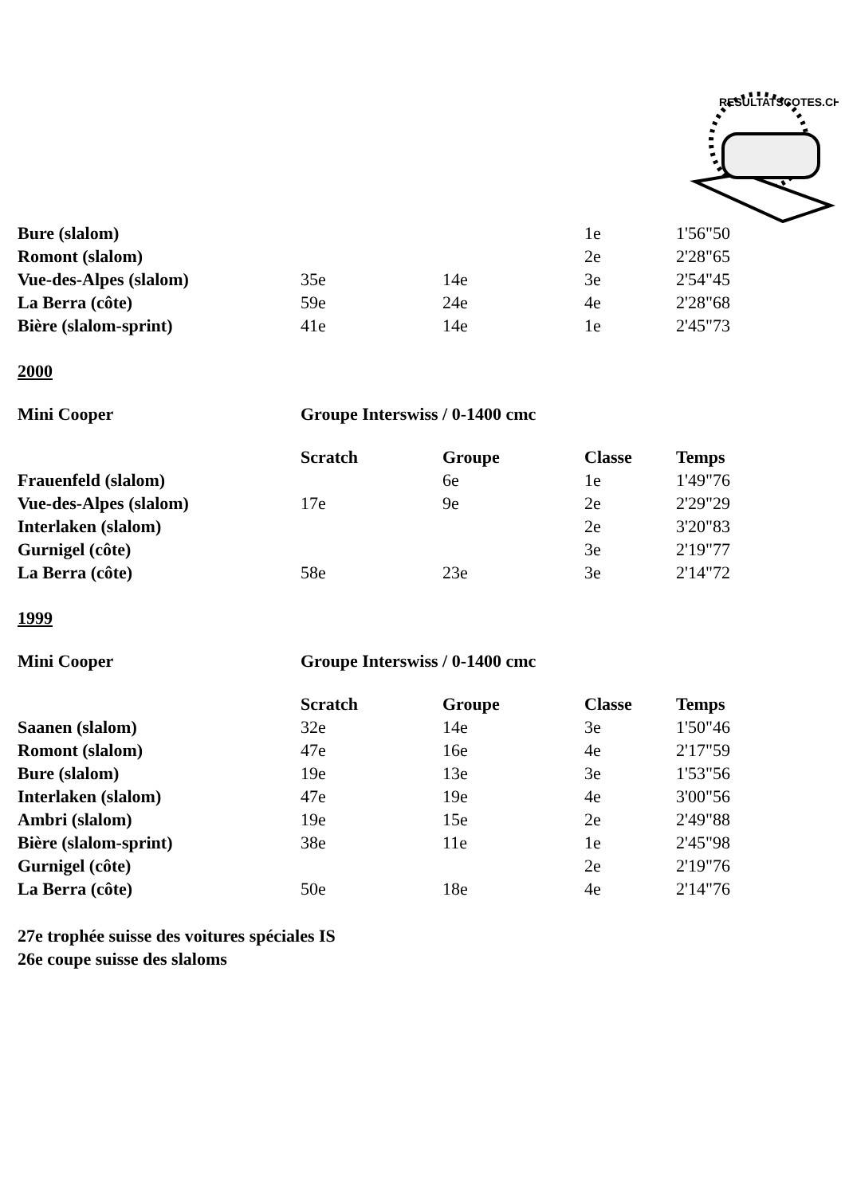RESULTATSCOTES.CH
| Bure (slalom) | | | 1e | 1'56"50 |
| Romont (slalom) | | | 2e | 2'28"65 |
| Vue-des-Alpes (slalom) | 35e | 14e | 3e | 2'54"45 |
| La Berra (côte) | 59e | 24e | 4e | 2'28"68 |
| Bière (slalom-sprint) | 41e | 14e | 1e | 2'45"73 |
2000
Mini Cooper Groupe Interswiss / 0-1400 cmc
| | Scratch | Groupe | Classe | Temps |
| --- | --- | --- | --- | --- |
| Frauenfeld (slalom) | | 6e | 1e | 1'49"76 |
| Vue-des-Alpes (slalom) | 17e | 9e | 2e | 2'29"29 |
| Interlaken (slalom) | | | 2e | 3'20"83 |
| Gurnigel (côte) | | | 3e | 2'19"77 |
| La Berra (côte) | 58e | 23e | 3e | 2'14"72 |
1999
Mini Cooper Groupe Interswiss / 0-1400 cmc
| | Scratch | Groupe | Classe | Temps |
| --- | --- | --- | --- | --- |
| Saanen (slalom) | 32e | 14e | 3e | 1'50"46 |
| Romont (slalom) | 47e | 16e | 4e | 2'17"59 |
| Bure (slalom) | 19e | 13e | 3e | 1'53"56 |
| Interlaken (slalom) | 47e | 19e | 4e | 3'00"56 |
| Ambri (slalom) | 19e | 15e | 2e | 2'49"88 |
| Bière (slalom-sprint) | 38e | 11e | 1e | 2'45"98 |
| Gurnigel (côte) | | | 2e | 2'19"76 |
| La Berra (côte) | 50e | 18e | 4e | 2'14"76 |
27e trophée suisse des voitures spéciales IS
26e coupe suisse des slaloms